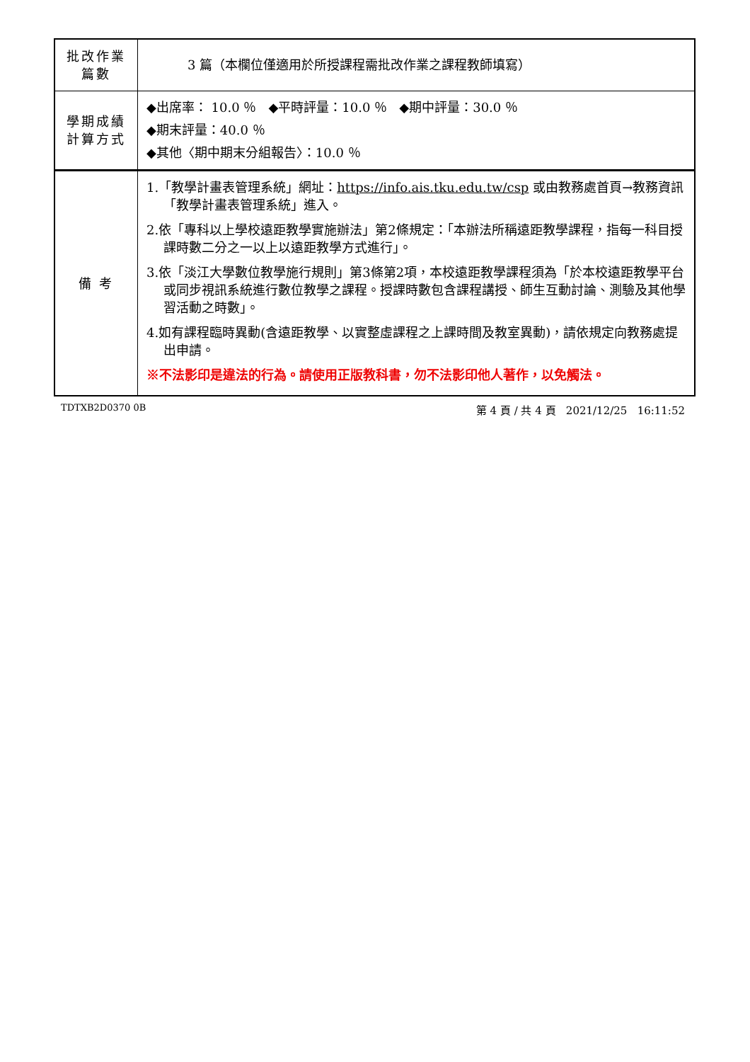| 批改作業 篇數 | 3 篇（本欄位僅適用於所授課程需批改作業之課程教師填寫） |
| 學期成績 計算方式 | ◆出席率： 10.0 ％ ◆平時評量：10.0 ％ ◆期中評量：30.0 ％ ◆期末評量：40.0 ％ ◆其他〈期中期末分組報告〉：10.0 ％ |
| 備 考 | 1.「教學計畫表管理系統」網址： https://info.ais.tku.edu.tw/csp 或由教務處首頁→教務資訊「教學計畫表管理系統」進入。 2.依「專科以上學校遠距教學實施辦法」第2條規定：「本辦法所稱遠距教學課程，指每一科目授課時數二分之一以上以遠距教學方式進行」。 3.依「淡江大學數位教學施行規則」第3條第2項，本校遠距教學課程須為「於本校遠距教學平台或同步視訊系統進行數位教學之課程。授課時數包含課程講授、師生互動討論、測驗及其他學習活動之時數」。 4.如有課程臨時異動(含遠距教學、以實整虛課程之上課時間及教室異動)，請依規定向教務處提出申請。 ※不法影印是違法的行為。請使用正版教科書，勿不法影印他人著作，以免觸法。 |
TDTXB2D0370 0B 第 4 頁 / 共 4 頁 2021/12/25 16:11:52